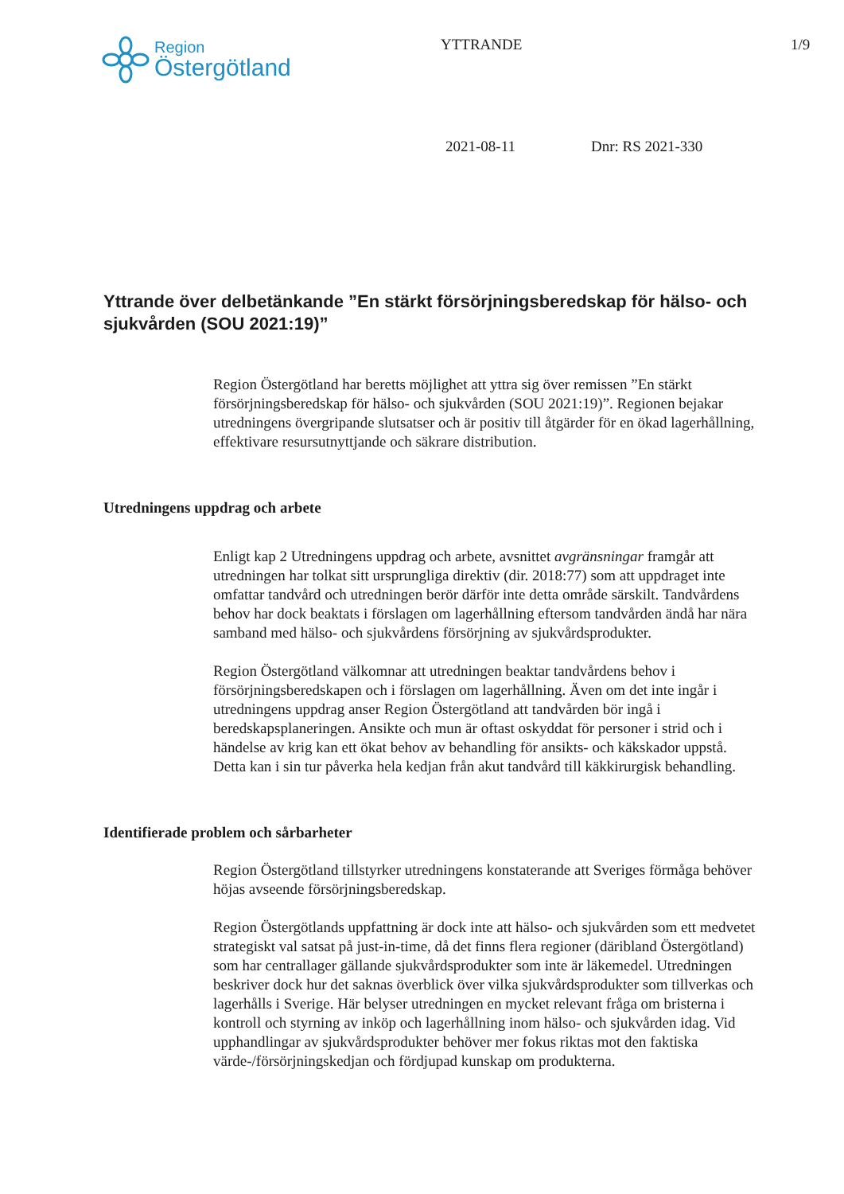Region
Östergötland
YTTRANDE 1/9
2021-08-11 Dnr: RS 2021-330
Yttrande över delbetänkande ”En stärkt försörjningsberedskap för hälso- och sjukvården (SOU 2021:19)”
Region Östergötland har beretts möjlighet att yttra sig över remissen ”En stärkt försörjningsberedskap för hälso- och sjukvården (SOU 2021:19)”. Regionen bejakar utredningens övergripande slutsatser och är positiv till åtgärder för en ökad lagerhållning, effektivare resursutnyttjande och säkrare distribution.
Utredningens uppdrag och arbete
Enligt kap 2 Utredningens uppdrag och arbete, avsnittet avgränsningar framgår att utredningen har tolkat sitt ursprungliga direktiv (dir. 2018:77) som att uppdraget inte omfattar tandvård och utredningen berör därför inte detta område särskilt. Tandvårdens behov har dock beaktats i förslagen om lagerhållning eftersom tandvården ändå har nära samband med hälso- och sjukvårdens försörjning av sjukvårdsprodukter.
Region Östergötland välkomnar att utredningen beaktar tandvårdens behov i försörjningsberedskapen och i förslagen om lagerhållning. Även om det inte ingår i utredningens uppdrag anser Region Östergötland att tandvården bör ingå i beredskapsplaneringen. Ansikte och mun är oftast oskyddat för personer i strid och i händelse av krig kan ett ökat behov av behandling för ansikts- och käkskador uppstå. Detta kan i sin tur påverka hela kedjan från akut tandvård till käkkirurgisk behandling.
Identifierade problem och sårbarheter
Region Östergötland tillstyrker utredningens konstaterande att Sveriges förmåga behöver höjas avseende försörjningsberedskap.
Region Östergötlands uppfattning är dock inte att hälso- och sjukvården som ett medvetet strategiskt val satsat på just-in-time, då det finns flera regioner (däribland Östergötland) som har centrallager gällande sjukvårdsprodukter som inte är läkemedel. Utredningen beskriver dock hur det saknas överblick över vilka sjukvårdsprodukter som tillverkas och lagerhålls i Sverige. Här belyser utredningen en mycket relevant fråga om bristerna i kontroll och styrning av inköp och lagerhållning inom hälso- och sjukvården idag. Vid upphandlingar av sjukvårdsprodukter behöver mer fokus riktas mot den faktiska värde-/försörjningskedjan och fördjupad kunskap om produkterna.